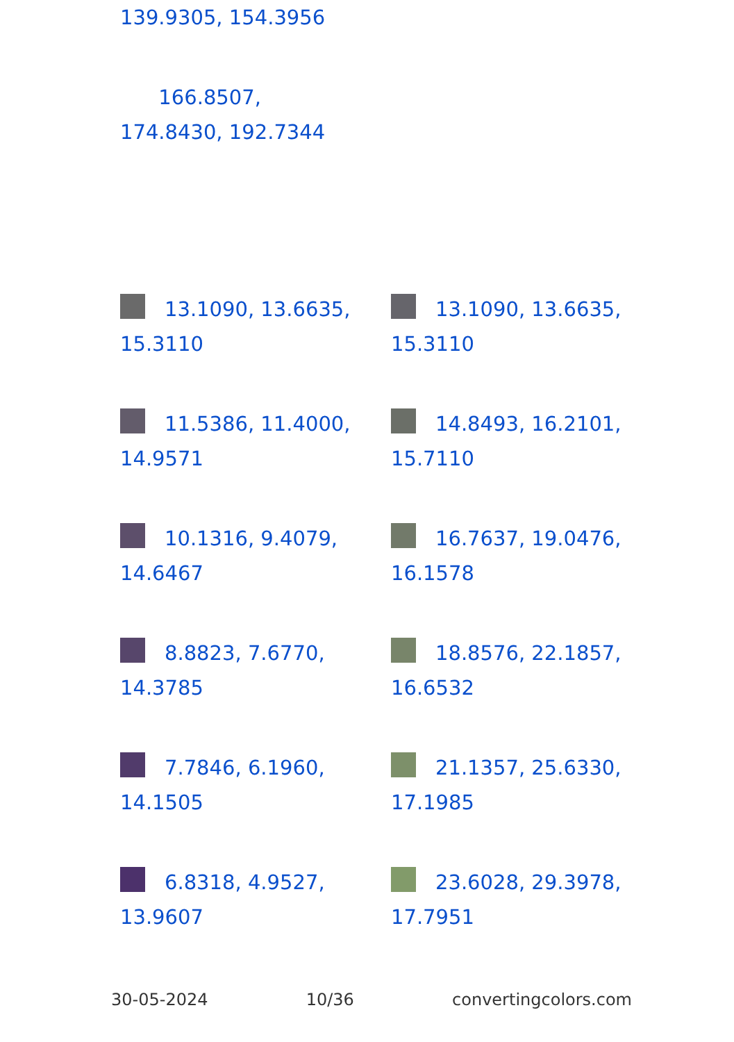139.9305, 154.3956
166.8507,
174.8430, 192.7344
13.1090, 13.6635, 15.3110
13.1090, 13.6635, 15.3110
11.5386, 11.4000, 14.9571
14.8493, 16.2101, 15.7110
10.1316, 9.4079, 14.6467
16.7637, 19.0476, 16.1578
8.8823, 7.6770, 14.3785
18.8576, 22.1857, 16.6532
7.7846, 6.1960, 14.1505
21.1357, 25.6330, 17.1985
6.8318, 4.9527, 13.9607
23.6028, 29.3978, 17.7951
30-05-2024 10/36 convertingcolors.com